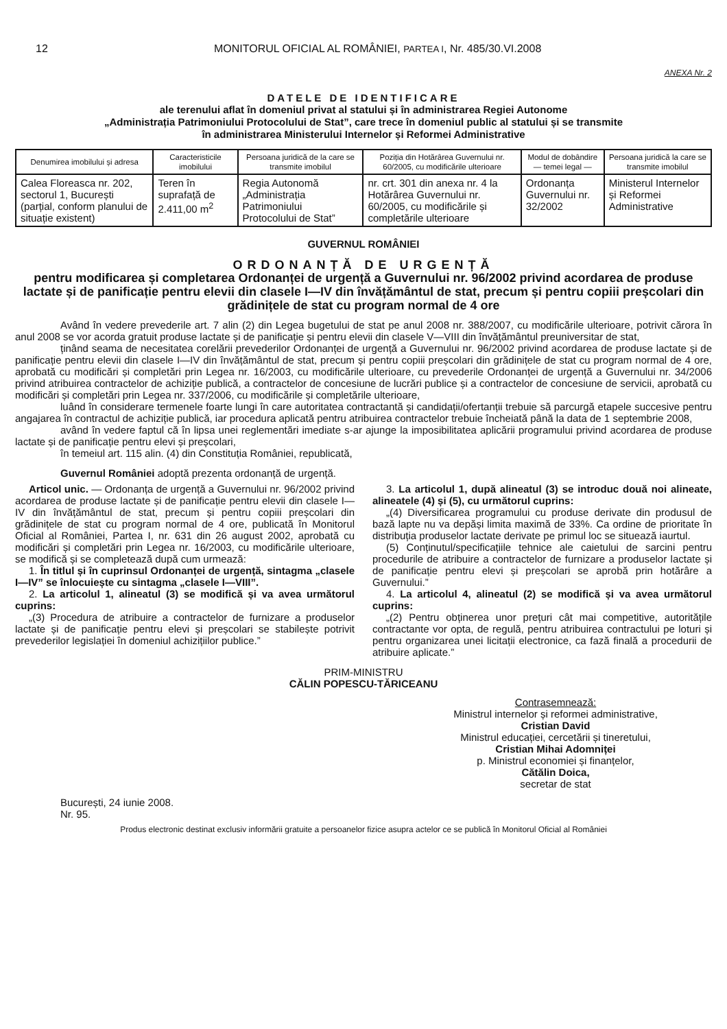12 MONITORUL OFICIAL AL ROMÂNIEI, PARTEA I, Nr. 485/30.VI.2008
ANEXA Nr. 2
DATELE DE IDENTIFICARE
ale terenului aflat în domeniul privat al statului și în administrarea Regiei Autonome
„Administrația Patrimoniului Protocolului de Stat”, care trece în domeniul public al statului și se transmite
în administrarea Ministerului Internelor și Reformei Administrative
| Denumirea imobilului și adresa | Caracteristicile imobilului | Persoana juridică de la care se transmite imobilul | Poziția din Hotărârea Guvernului nr. 60/2005, cu modificările ulterioare | Modul de dobândire — temei legal — | Persoana juridică la care se transmite imobilul |
| --- | --- | --- | --- | --- | --- |
| Calea Floreasca nr. 202, sectorul 1, București (parțial, conform planului de situație existent) | Teren în suprafață de 2.411,00 m<sup>2</sup> | Regia Autonomă „Administrația Patrimoniului Protocolului de Stat” | nr. crt. 301 din anexa nr. 4 la Hotărârea Guvernului nr. 60/2005, cu modificările și completările ulterioare | Ordonanța Guvernului nr. 32/2002 | Ministerul Internelor și Reformei Administrative |
GUVERNUL ROMÂNIEI
ORDONANȚĂ DE URGENȚĂ
pentru modificarea și completarea Ordonanței de urgență a Guvernului nr. 96/2002 privind acordarea de produse lactate și de panificație pentru elevii din clasele I—IV din învățământul de stat, precum și pentru copiii preșcolari din grădinițele de stat cu program normal de 4 ore
Având în vedere prevederile art. 7 alin (2) din Legea bugetului de stat pe anul 2008 nr. 388/2007, cu modificările ulterioare, potrivit cărora în anul 2008 se vor acorda gratuit produse lactate și de panificație și pentru elevii din clasele V—VIII din învățământul preuniversitar de stat,
ținând seama de necesitatea corelării prevederilor Ordonanței de urgență a Guvernului nr. 96/2002 privind acordarea de produse lactate și de panificație pentru elevii din clasele I—IV din învățământul de stat, precum și pentru copiii preșcolari din grădinițele de stat cu program normal de 4 ore, aprobată cu modificări și completări prin Legea nr. 16/2003, cu modificările ulterioare, cu prevederile Ordonanței de urgență a Guvernului nr. 34/2006 privind atribuirea contractelor de achiziție publică, a contractelor de concesiune de lucrări publice și a contractelor de concesiune de servicii, aprobată cu modificări și completări prin Legea nr. 337/2006, cu modificările și completările ulterioare,
luând în considerare termenele foarte lungi în care autoritatea contractantă și candidații/ofertanții trebuie să parcurgă etapele succesive pentru angajarea în contractul de achiziție publică, iar procedura aplicată pentru atribuirea contractelor trebuie încheiată până la data de 1 septembrie 2008,
având în vedere faptul că în lipsa unei reglementări imediate s-ar ajunge la imposibilitatea aplicării programului privind acordarea de produse lactate și de panificație pentru elevi și preșcolari,
în temeiul art. 115 alin. (4) din Constituția României, republicată,
Guvernul României adoptă prezenta ordonanță de urgență.
Articol unic. — Ordonanța de urgență a Guvernului nr. 96/2002 privind acordarea de produse lactate și de panificație pentru elevii din clasele I—IV din învățământul de stat, precum și pentru copiii preșcolari din grădinițele de stat cu program normal de 4 ore, publicată în Monitorul Oficial al României, Partea I, nr. 631 din 26 august 2002, aprobată cu modificări și completări prin Legea nr. 16/2003, cu modificările ulterioare, se modifică și se completează după cum urmează:
1. În titlul și în cuprinsul Ordonanței de urgență, sintagma „clasele I—IV” se înlocuiește cu sintagma „clasele I—VIII”.
2. La articolul 1, alineatul (3) se modifică și va avea următorul cuprins:
„(3) Procedura de atribuire a contractelor de furnizare a produselor lactate și de panificație pentru elevi și preșcolari se stabilește potrivit prevederilor legislației în domeniul achizițiilor publice.”
3. La articolul 1, după alineatul (3) se introduc două noi alineate, alineatele (4) și (5), cu următorul cuprins:
„(4) Diversificarea programului cu produse derivate din produsul de bază lapte nu va depăși limita maximă de 33%. Ca ordine de prioritate în distribuția produselor lactate derivate pe primul loc se situează iaurtul.
(5) Conținutul/specificațiile tehnice ale caietului de sarcini pentru procedurile de atribuire a contractelor de furnizare a produselor lactate și de panificație pentru elevi și preșcolari se aprobă prin hotărâre a Guvernului.”
4. La articolul 4, alineatul (2) se modifică și va avea următorul cuprins:
„(2) Pentru obținerea unor prețuri cât mai competitive, autoritățile contractante vor opta, de regulă, pentru atribuirea contractului pe loturi și pentru organizarea unei licitații electronice, ca fază finală a procedurii de atribuire aplicate.”
PRIM-MINISTRU
CĂLIN POPESCU-TĂRICEANU
Contrasemnează:
Ministrul internelor și reformei administrative,
Cristian David
Ministrul educației, cercetării și tineretului,
Cristian Mihai Adomniței
p. Ministrul economiei și finanțelor,
Cătălin Doica,
secretar de stat
București, 24 iunie 2008.
Nr. 95.
Produs electronic destinat exclusiv informării gratuite a persoanelor fizice asupra actelor ce se publică în Monitorul Oficial al României